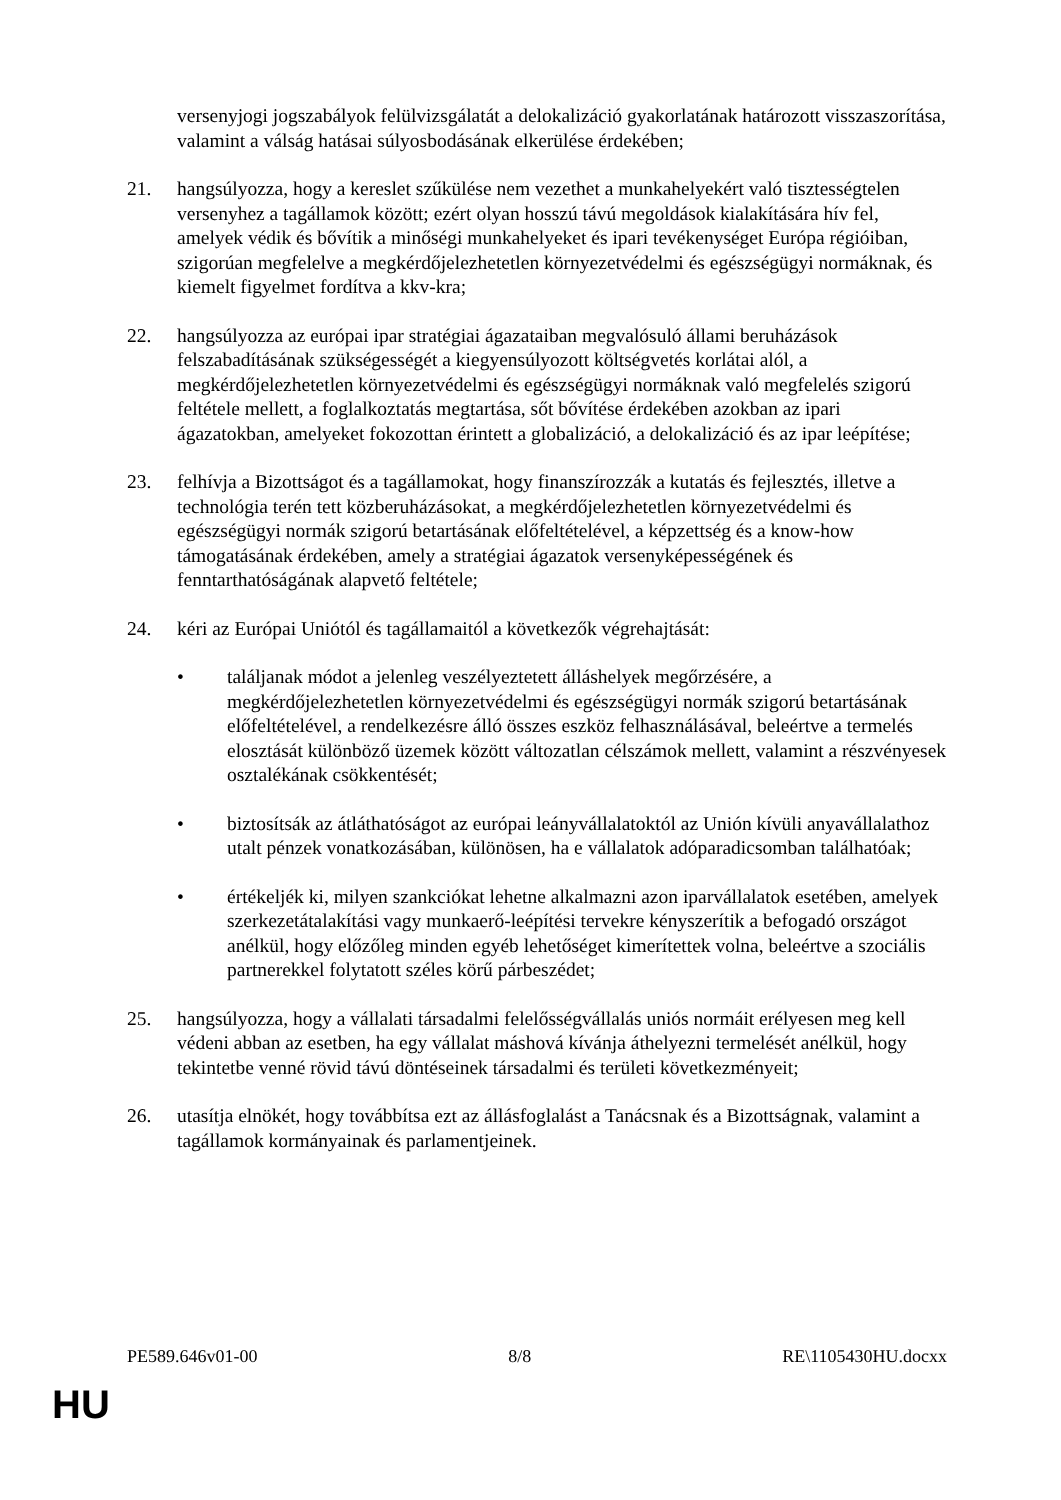versenyjogi jogszabályok felülvizsgálatát a delokalizáció gyakorlatának határozott visszaszorítása, valamint a válság hatásai súlyosbodásának elkerülése érdekében;
21. hangsúlyozza, hogy a kereslet szűkülése nem vezethet a munkahelyekért való tisztességtelen versenyhez a tagállamok között; ezért olyan hosszú távú megoldások kialakítására hív fel, amelyek védik és bővítik a minőségi munkahelyeket és ipari tevékenységet Európa régióiban, szigorúan megfelelve a megkérdőjelezhetetlen környezetvédelmi és egészségügyi normáknak, és kiemelt figyelmet fordítva a kkv-kra;
22. hangsúlyozza az európai ipar stratégiai ágazataiban megvalósuló állami beruházások felszabadításának szükségességét a kiegyensúlyozott költségvetés korlátai alól, a megkérdőjelezhetetlen környezetvédelmi és egészségügyi normáknak való megfelelés szigorú feltétele mellett, a foglalkoztatás megtartása, sőt bővítése érdekében azokban az ipari ágazatokban, amelyeket fokozottan érintett a globalizáció, a delokalizáció és az ipar leépítése;
23. felhívja a Bizottságot és a tagállamokat, hogy finanszírozzák a kutatás és fejlesztés, illetve a technológia terén tett közberuházásokat, a megkérdőjelezhetetlen környezetvédelmi és egészségügyi normák szigorú betartásának előfeltételével, a képzettség és a know-how támogatásának érdekében, amely a stratégiai ágazatok versenyképességének és fenntarthatóságának alapvető feltétele;
24. kéri az Európai Uniótól és tagállamaitól a következők végrehajtását:
• találjanak módot a jelenleg veszélyeztetett álláshelyek megőrzésére, a megkérdőjelezhetetlen környezetvédelmi és egészségügyi normák szigorú betartásának előfeltételével, a rendelkezésre álló összes eszköz felhasználásával, beleértve a termelés elosztását különböző üzemek között változatlan célszámok mellett, valamint a részvényesek osztalékának csökkentését;
• biztosítsák az átláthatóságot az európai leányvállalatoktól az Unión kívüli anyavállalathoz utalt pénzek vonatkozásában, különösen, ha e vállalatok adóparadicsomban találhatóak;
• értékeljék ki, milyen szankciókat lehetne alkalmazni azon iparvállalatok esetében, amelyek szerkezetátalakítási vagy munkaerő-leépítési tervekre kényszerítik a befogadó országot anélkül, hogy előzőleg minden egyéb lehetőséget kimerítettek volna, beleértve a szociális partnerekkel folytatott széles körű párbeszédet;
25. hangsúlyozza, hogy a vállalati társadalmi felelősségvállalás uniós normáit erélyesen meg kell védeni abban az esetben, ha egy vállalat máshová kívánja áthelyezni termelését anélkül, hogy tekintetbe venné rövid távú döntéseinek társadalmi és területi következményeit;
26. utasítja elnökét, hogy továbbítsa ezt az állásfoglalást a Tanácsnak és a Bizottságnak, valamint a tagállamok kormányainak és parlamentjeinek.
PE589.646v01-00 8/8 RE\1105430HU.docxx
HU